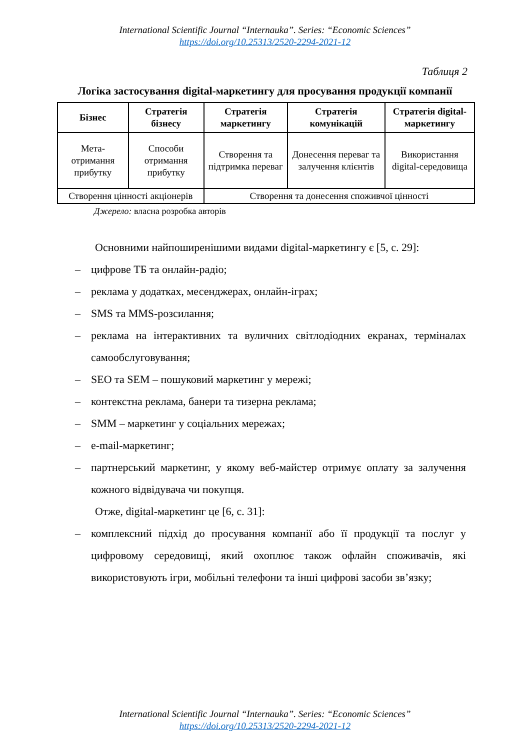International Scientific Journal “Internauka”. Series: “Economic Sciences”
https://doi.org/10.25313/2520-2294-2021-12
Таблиця 2
Логіка застосування digital-маркетингу для просування продукції компанії
| Бізнес | Стратегія бізнесу | Стратегія маркетингу | Стратегія комунікацій | Стратегія digital-маркетингу |
| --- | --- | --- | --- | --- |
| Мета-отримання прибутку | Способи отримання прибутку | Створення та підтримка переваг | Донесення переваг та залучення клієнтів | Використання digital-середовища |
| Створення цінності акціонерів | | Створення та донесення споживчої цінності | | |
Джерело: власна розробка авторів
Основними найпоширенішими видами digital-маркетингу є [5, с. 29]:
– цифрове ТБ та онлайн-радіо;
– реклама у додатках, месенджерах, онлайн-іграх;
– SMS та MMS-розсилання;
– реклама на інтерактивних та вуличних світлодіодних екранах, терміналах самообслуговування;
– SEO та SEM – пошуковий маркетинг у мережі;
– контекстна реклама, банери та тизерна реклама;
– SMM – маркетинг у соціальних мережах;
– e-mail-маркетинг;
– партнерський маркетинг, у якому веб-майстер отримує оплату за залучення кожного відвідувача чи покупця.
Отже, digital-маркетинг це [6, с. 31]:
– комплексний підхід до просування компанії або її продукції та послуг у цифровому середовищі, який охоплює також офлайн споживачів, які використовують ігри, мобільні телефони та інші цифрові засоби зв’язку;
International Scientific Journal “Internauka”. Series: “Economic Sciences”
https://doi.org/10.25313/2520-2294-2021-12